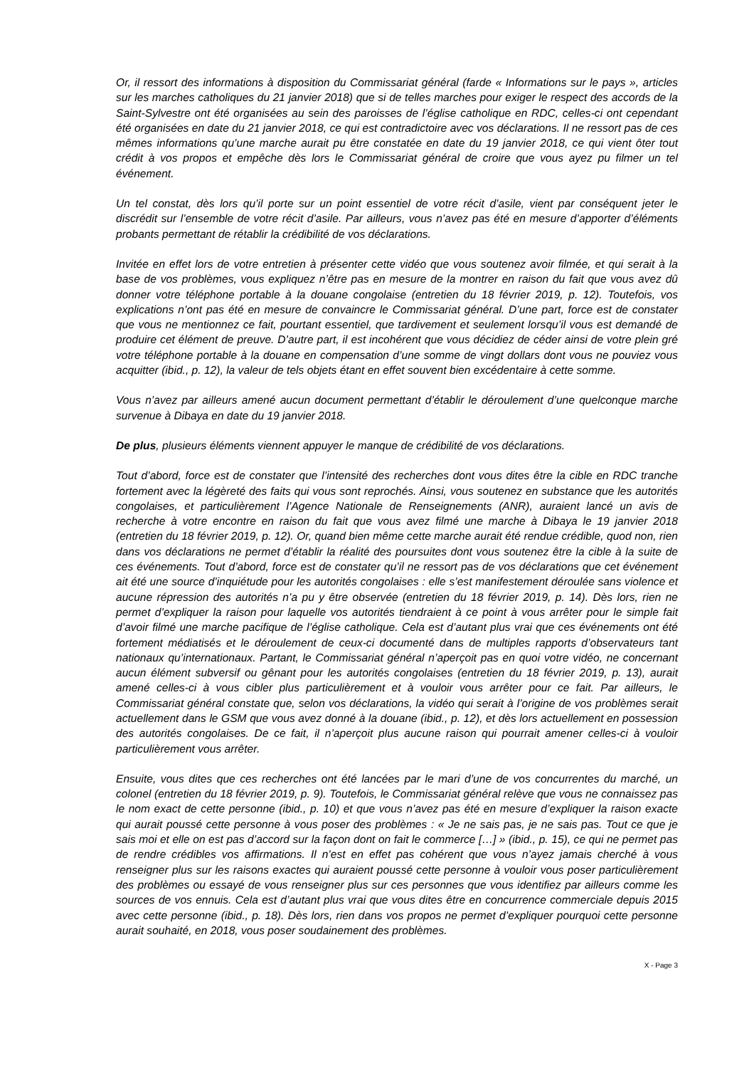Or, il ressort des informations à disposition du Commissariat général (farde « Informations sur le pays », articles sur les marches catholiques du 21 janvier 2018) que si de telles marches pour exiger le respect des accords de la Saint-Sylvestre ont été organisées au sein des paroisses de l’église catholique en RDC, celles-ci ont cependant été organisées en date du 21 janvier 2018, ce qui est contradictoire avec vos déclarations. Il ne ressort pas de ces mêmes informations qu’une marche aurait pu être constatée en date du 19 janvier 2018, ce qui vient ôter tout crédit à vos propos et empêche dès lors le Commissariat général de croire que vous ayez pu filmer un tel événement.
Un tel constat, dès lors qu’il porte sur un point essentiel de votre récit d’asile, vient par conséquent jeter le discrédit sur l’ensemble de votre récit d’asile. Par ailleurs, vous n’avez pas été en mesure d’apporter d’éléments probants permettant de rétablir la crédibilité de vos déclarations.
Invitée en effet lors de votre entretien à présenter cette vidéo que vous soutenez avoir filmée, et qui serait à la base de vos problèmes, vous expliquez n’être pas en mesure de la montrer en raison du fait que vous avez dû donner votre téléphone portable à la douane congolaise (entretien du 18 février 2019, p. 12). Toutefois, vos explications n’ont pas été en mesure de convaincre le Commissariat général. D’une part, force est de constater que vous ne mentionnez ce fait, pourtant essentiel, que tardivement et seulement lorsqu’il vous est demandé de produire cet élément de preuve. D’autre part, il est incohérent que vous décidiez de céder ainsi de votre plein gré votre téléphone portable à la douane en compensation d’une somme de vingt dollars dont vous ne pouviez vous acquitter (ibid., p. 12), la valeur de tels objets étant en effet souvent bien excédentaire à cette somme.
Vous n’avez par ailleurs amené aucun document permettant d’établir le déroulement d’une quelconque marche survenue à Dibaya en date du 19 janvier 2018.
De plus, plusieurs éléments viennent appuyer le manque de crédibilité de vos déclarations.
Tout d’abord, force est de constater que l’intensité des recherches dont vous dites être la cible en RDC tranche fortement avec la légèreté des faits qui vous sont reprochés. Ainsi, vous soutenez en substance que les autorités congolaises, et particulièrement l’Agence Nationale de Renseignements (ANR), auraient lancé un avis de recherche à votre encontre en raison du fait que vous avez filmé une marche à Dibaya le 19 janvier 2018 (entretien du 18 février 2019, p. 12). Or, quand bien même cette marche aurait été rendue crédible, quod non, rien dans vos déclarations ne permet d’établir la réalité des poursuites dont vous soutenez être la cible à la suite de ces événements. Tout d’abord, force est de constater qu’il ne ressort pas de vos déclarations que cet événement ait été une source d’inquiétude pour les autorités congolaises : elle s’est manifestement déroulée sans violence et aucune répression des autorités n’a pu y être observée (entretien du 18 février 2019, p. 14). Dès lors, rien ne permet d’expliquer la raison pour laquelle vos autorités tiendraient à ce point à vous arrêter pour le simple fait d’avoir filmé une marche pacifique de l’église catholique. Cela est d’autant plus vrai que ces événements ont été fortement médiatisés et le déroulement de ceux-ci documenté dans de multiples rapports d’observateurs tant nationaux qu’internationaux. Partant, le Commissariat général n’aperçoit pas en quoi votre vidéo, ne concernant aucun élément subversif ou gênant pour les autorités congolaises (entretien du 18 février 2019, p. 13), aurait amené celles-ci à vous cibler plus particulièrement et à vouloir vous arrêter pour ce fait. Par ailleurs, le Commissariat général constate que, selon vos déclarations, la vidéo qui serait à l’origine de vos problèmes serait actuellement dans le GSM que vous avez donné à la douane (ibid., p. 12), et dès lors actuellement en possession des autorités congolaises. De ce fait, il n’aperçoit plus aucune raison qui pourrait amener celles-ci à vouloir particulièrement vous arrêter.
Ensuite, vous dites que ces recherches ont été lancées par le mari d’une de vos concurrentes du marché, un colonel (entretien du 18 février 2019, p. 9). Toutefois, le Commissariat général relève que vous ne connaissez pas le nom exact de cette personne (ibid., p. 10) et que vous n’avez pas été en mesure d’expliquer la raison exacte qui aurait poussé cette personne à vous poser des problèmes : « Je ne sais pas, je ne sais pas. Tout ce que je sais moi et elle on est pas d’accord sur la façon dont on fait le commerce […] » (ibid., p. 15), ce qui ne permet pas de rendre crédibles vos affirmations. Il n’est en effet pas cohérent que vous n’ayez jamais cherché à vous renseigner plus sur les raisons exactes qui auraient poussé cette personne à vouloir vous poser particulièrement des problèmes ou essayé de vous renseigner plus sur ces personnes que vous identifiez par ailleurs comme les sources de vos ennuis. Cela est d’autant plus vrai que vous dites être en concurrence commerciale depuis 2015 avec cette personne (ibid., p. 18). Dès lors, rien dans vos propos ne permet d’expliquer pourquoi cette personne aurait souhaité, en 2018, vous poser soudainement des problèmes.
X - Page 3